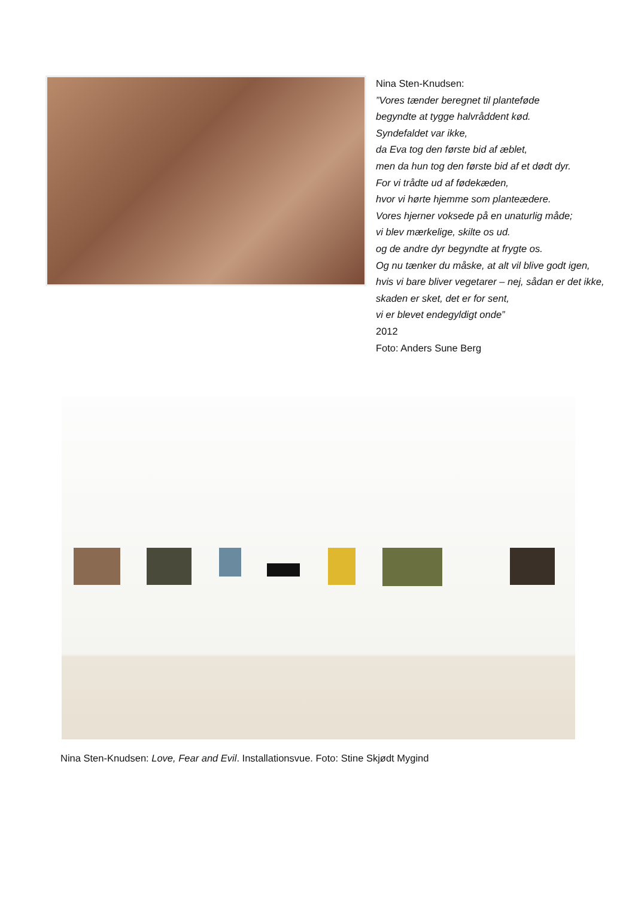Nina Sten-Knudsen:
”Vores tænder beregnet til planteføde
begyndte at tygge halvråddent kød.
Syndefaldet var ikke,
da Eva tog den første bid af æblet,
men da hun tog den første bid af et dødt dyr.
For vi trådte ud af fødekæden,
hvor vi hørte hjemme som planteædere.
Vores hjerner voksede på en unaturlig måde;
vi blev mærkelige, skilte os ud.
og de andre dyr begyndte at frygte os.
Og nu tænker du måske, at alt vil blive godt igen,
hvis vi bare bliver vegetarer – nej, sådan er det ikke,
skaden er sket, det er for sent,
vi er blevet endegyldigt onde”
2012
Foto: Anders Sune Berg
Nina Sten-Knudsen: Love, Fear and Evil. Installationsvue. Foto: Stine Skjødt Mygind